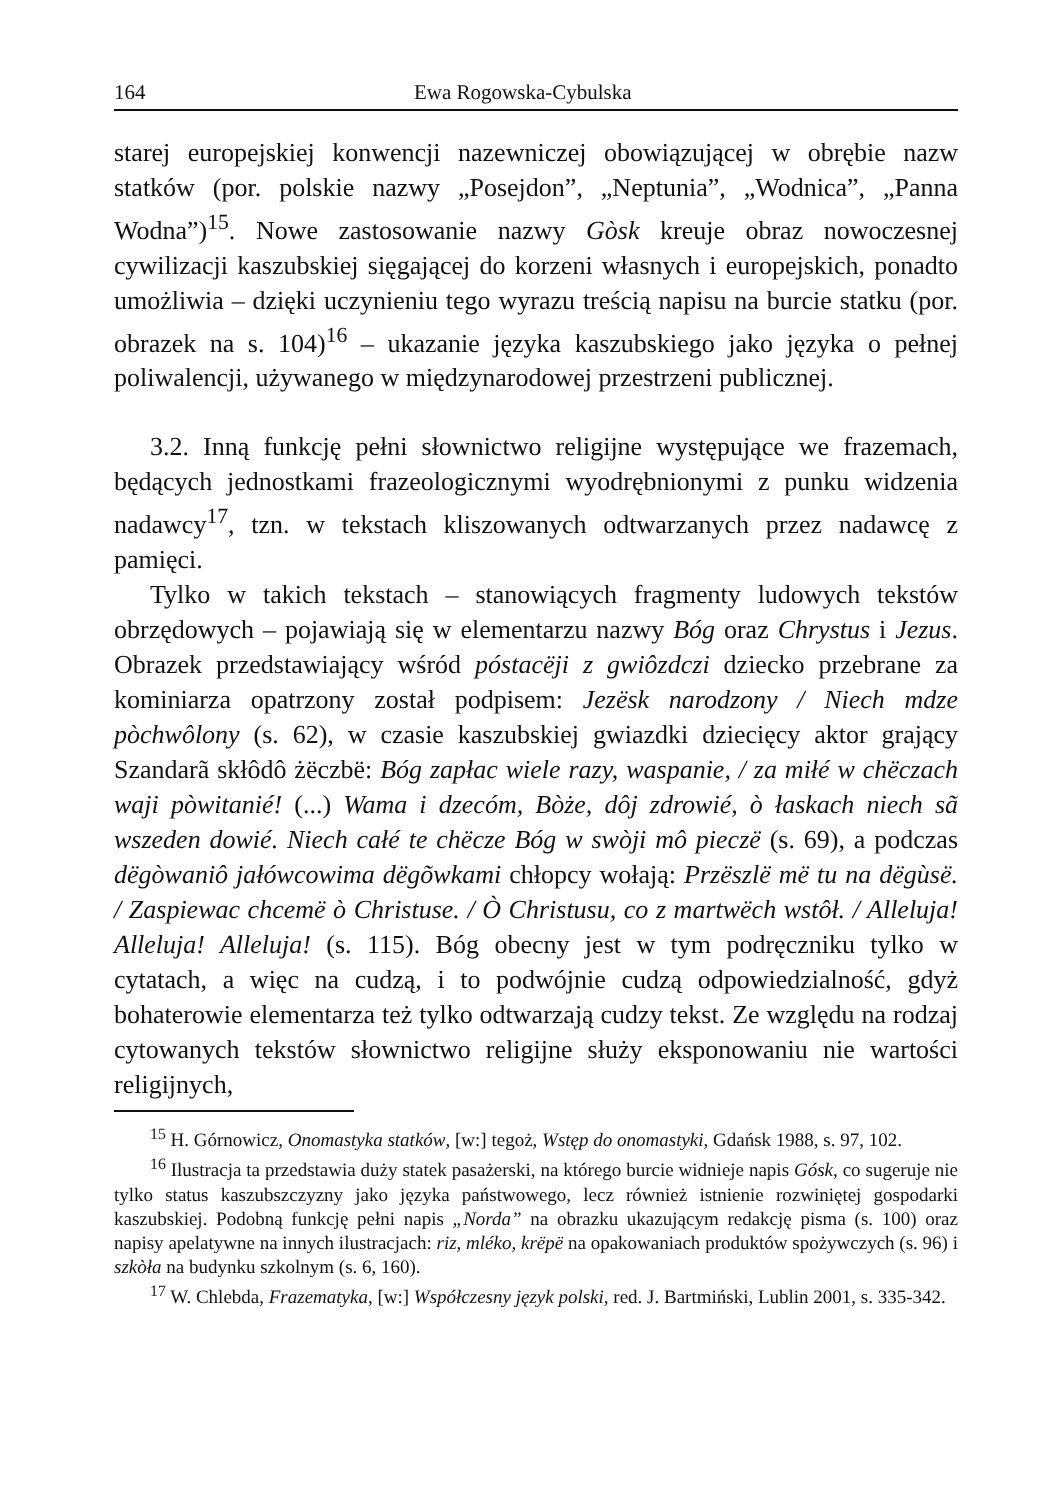164 Ewa Rogowska-Cybulska
starej europejskiej konwencji nazewniczej obowiązującej w obrębie nazw statków (por. polskie nazwy „Posejdon”, „Neptunia”, „Wodnica”, „Panna Wodna”)<sup>15</sup>. Nowe zastosowanie nazwy Gòsk kreuje obraz nowoczesnej cywilizacji kaszubskiej sięgającej do korzeni własnych i europejskich, ponadto umożliwia – dzięki uczynieniu tego wyrazu treścią napisu na burcie statku (por. obrazek na s. 104)<sup>16</sup> – ukazanie języka kaszubskiego jako języka o pełnej poliwalencji, używanego w międzynarodowej przestrzeni publicznej.
3.2. Inną funkcję pełni słownictwo religijne występujące we frazemach, będących jednostkami frazeologicznymi wyodrębnionymi z punku widzenia nadawcy<sup>17</sup>, tzn. w tekstach kliszowanych odtwarzanych przez nadawcę z pamięci.
Tylko w takich tekstach – stanowiących fragmenty ludowych tekstów obrzędowych – pojawiają się w elementarzu nazwy Bóg oraz Chrystus i Jezus. Obrazek przedstawiający wśród póstacëji z gwiôzdczi dziecko przebrane za kominiarza opatrzony został podpisem: Jezësk narodzony / Niech mdze pòchwôlony (s. 62), w czasie kaszubskiej gwiazdki dziecięcy aktor grający Szandarã skłôdô żëczbë: Bóg zapłac wiele razy, waspanie, / za miłé w chëczach waji pòwitanié! (...) Wama i dzecóm, Bòże, dôj zdrowié, ò łaskach niech sã wszeden dowié. Niech całé te chëcze Bóg w swòji mô pieczë (s. 69), a podczas dëgòwaniô jałówcowima dëgõwkami chłopcy wołają: Przëszlë më tu na dëgùsë. / Zaspiewac chcemë ò Christuse. / Ò Christusu, co z martwëch wstôł. / Alleluja! Alleluja! Alleluja! (s. 115). Bóg obecny jest w tym podręczniku tylko w cytatach, a więc na cudzą, i to podwójnie cudzą odpowiedzialność, gdyż bohaterowie elementarza też tylko odtwarzają cudzy tekst. Ze względu na rodzaj cytowanych tekstów słownictwo religijne służy eksponowaniu nie wartości religijnych,
<sup>15</sup> H. Górnowicz, Onomastyka statków, [w:] tegoż, Wstęp do onomastyki, Gdańsk 1988, s. 97, 102.
<sup>16</sup> Ilustracja ta przedstawia duży statek pasażerski, na którego burcie widnieje napis Gósk, co sugeruje nie tylko status kaszubszczyzny jako języka państwowego, lecz również istnienie rozwiniętej gospodarki kaszubskiej. Podobną funkcję pełni napis „Norda” na obrazku ukazującym redakcję pisma (s. 100) oraz napisy apelatywne na innych ilustracjach: riz, mléko, krëpë na opakowaniach produktów spożywczych (s. 96) i szkòła na budynku szkolnym (s. 6, 160).
<sup>17</sup> W. Chlebda, Frazematyka, [w:] Współczesny język polski, red. J. Bartmiński, Lublin 2001, s. 335-342.